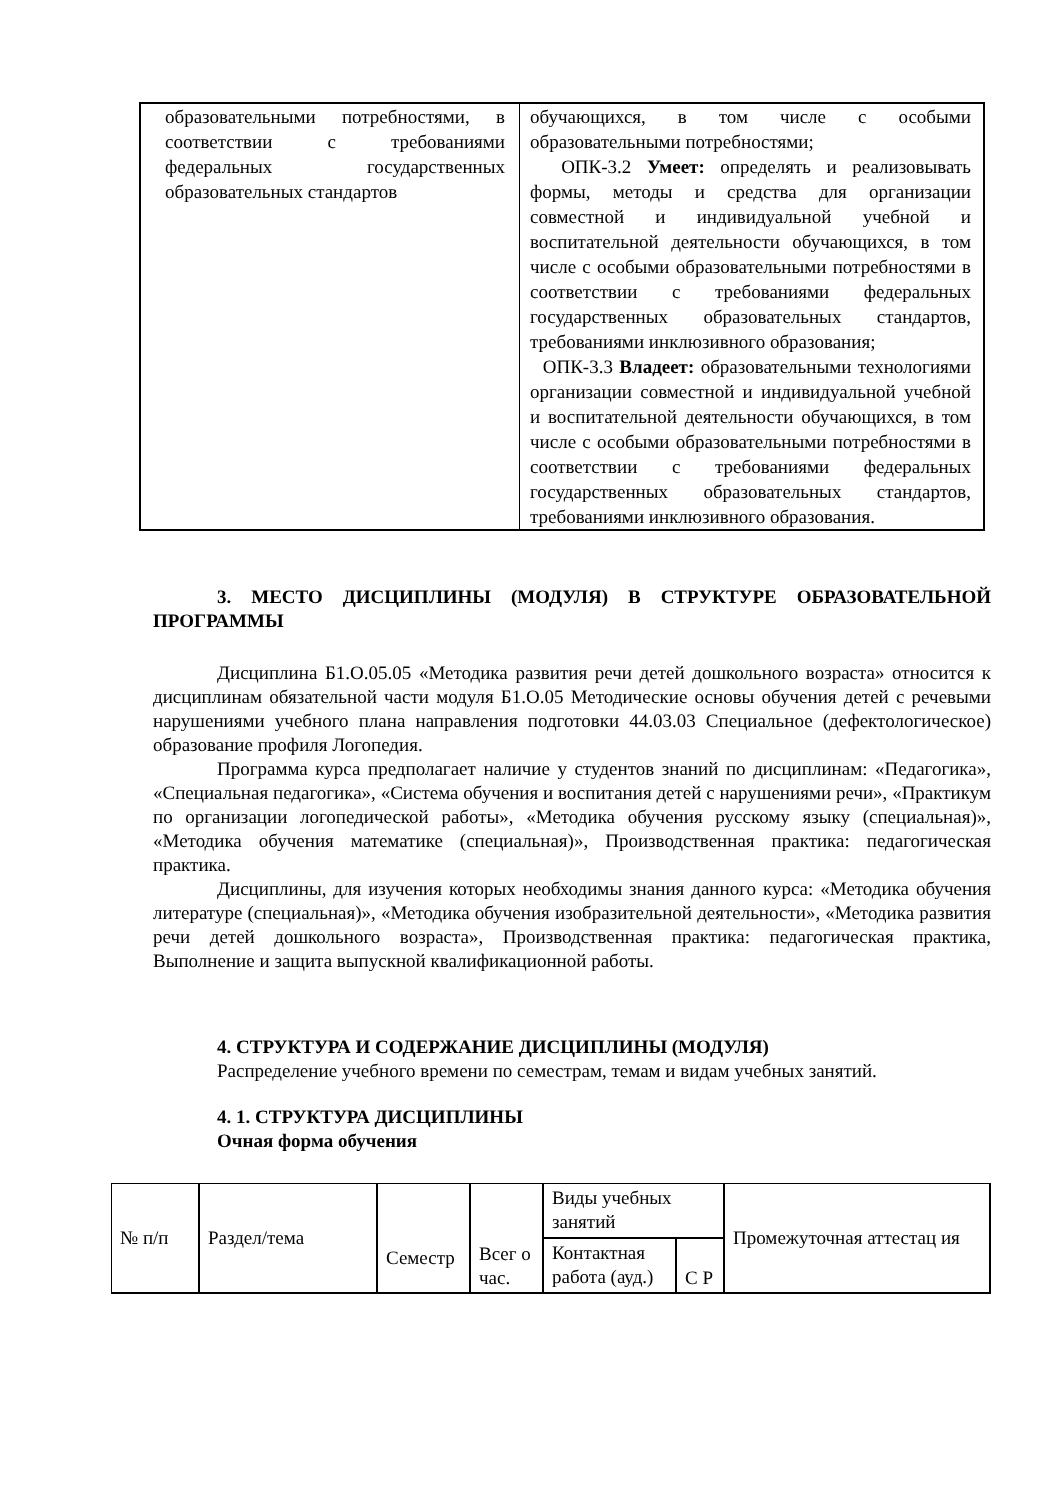| образовательными потребностями, в соответствии с требованиями федеральных государственных образовательных стандартов | обучающихся, в том числе с особыми образовательными потребностями; ОПК-3.2 Умеет: определять и реализовывать формы, методы и средства для организации совместной и индивидуальной учебной и воспитательной деятельности обучающихся, в том числе с особыми образовательными потребностями в соответствии с требованиями федеральных государственных образовательных стандартов, требованиями инклюзивного образования; ОПК-3.3 Владеет: образовательными технологиями организации совместной и индивидуальной учебной и воспитательной деятельности обучающихся, в том числе с особыми образовательными потребностями в соответствии с требованиями федеральных государственных образовательных стандартов, требованиями инклюзивного образования. |
3. МЕСТО ДИСЦИПЛИНЫ (МОДУЛЯ) В СТРУКТУРЕ ОБРАЗОВАТЕЛЬНОЙ ПРОГРАММЫ
Дисциплина Б1.О.05.05 «Методика развития речи детей дошкольного возраста» относится к дисциплинам обязательной части модуля Б1.О.05 Методические основы обучения детей с речевыми нарушениями учебного плана направления подготовки 44.03.03 Специальное (дефектологическое) образование профиля Логопедия.
Программа курса предполагает наличие у студентов знаний по дисциплинам: «Педагогика», «Специальная педагогика», «Система обучения и воспитания детей с нарушениями речи», «Практикум по организации логопедической работы», «Методика обучения русскому языку (специальная)», «Методика обучения математике (специальная)», Производственная практика: педагогическая практика.
Дисциплины, для изучения которых необходимы знания данного курса: «Методика обучения литературе (специальная)», «Методика обучения изобразительной деятельности», «Методика развития речи детей дошкольного возраста», Производственная практика: педагогическая практика, Выполнение и защита выпускной квалификационной работы.
4. СТРУКТУРА И СОДЕРЖАНИЕ ДИСЦИПЛИНЫ (МОДУЛЯ)
Распределение учебного времени по семестрам, темам и видам учебных занятий.
4. 1. СТРУКТУРА ДИСЦИПЛИНЫ
Очная форма обучения
| № п/п | Раздел/тема | Семестр | Всег о час. | Виды учебных занятий | | Промежуточная аттестац ия |
| | | | | Контактная работа (ауд.) | С Р | |